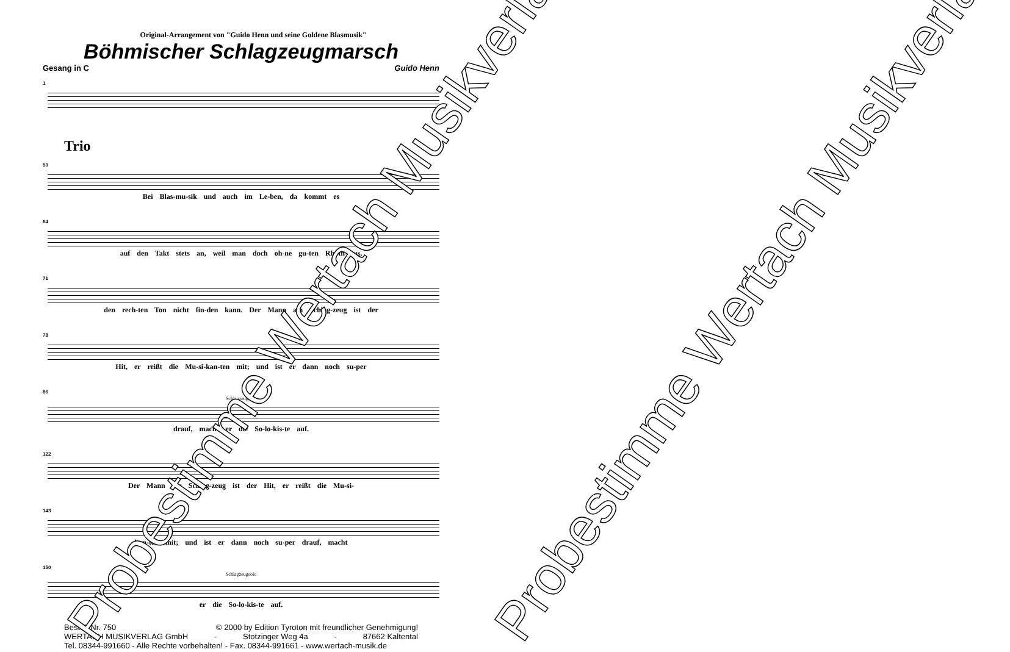Original-Arrangement von "Guido Henn und seine Goldene Blasmusik"
Böhmischer Schlagzeugmarsch
Gesang in C Guido Henn
1
Trio
50
Bei Blas-mu-sik und auch im Le-ben, da kommt es
64
auf den Takt stets an, weil man doch oh-ne gu-ten Rhyth-mus,
71
den rech-ten Ton nicht fin-den kann. Der Mann am Schlag-zeug ist der
78
Hit, er reißt die Mu-si-kan-ten mit; und ist er dann noch su-per
86
Schlagzeugsolo
drauf, macht er die So-lo-kis-te auf.
122
Der Mann am Schlag-zeug ist der Hit, er reißt die Mu-si-
143
kan-ten mit; und ist er dann noch su-per drauf, macht
150
Schlagzeugsolo
er die So-lo-kis-te auf.
Bestell-Nr. 750 © 2000 by Edition Tyroton mit freundlicher Genehmigung!
WERTACH MUSIKVERLAG GmbH - Stotzinger Weg 4a - 87662 Kaltental
Tel. 08344-991660 - Alle Rechte vorbehalten! - Fax. 08344-991661 - www.wertach-musik.de
Probestimme Wertach Musikverlag Probestimme Wertach Musikverlag